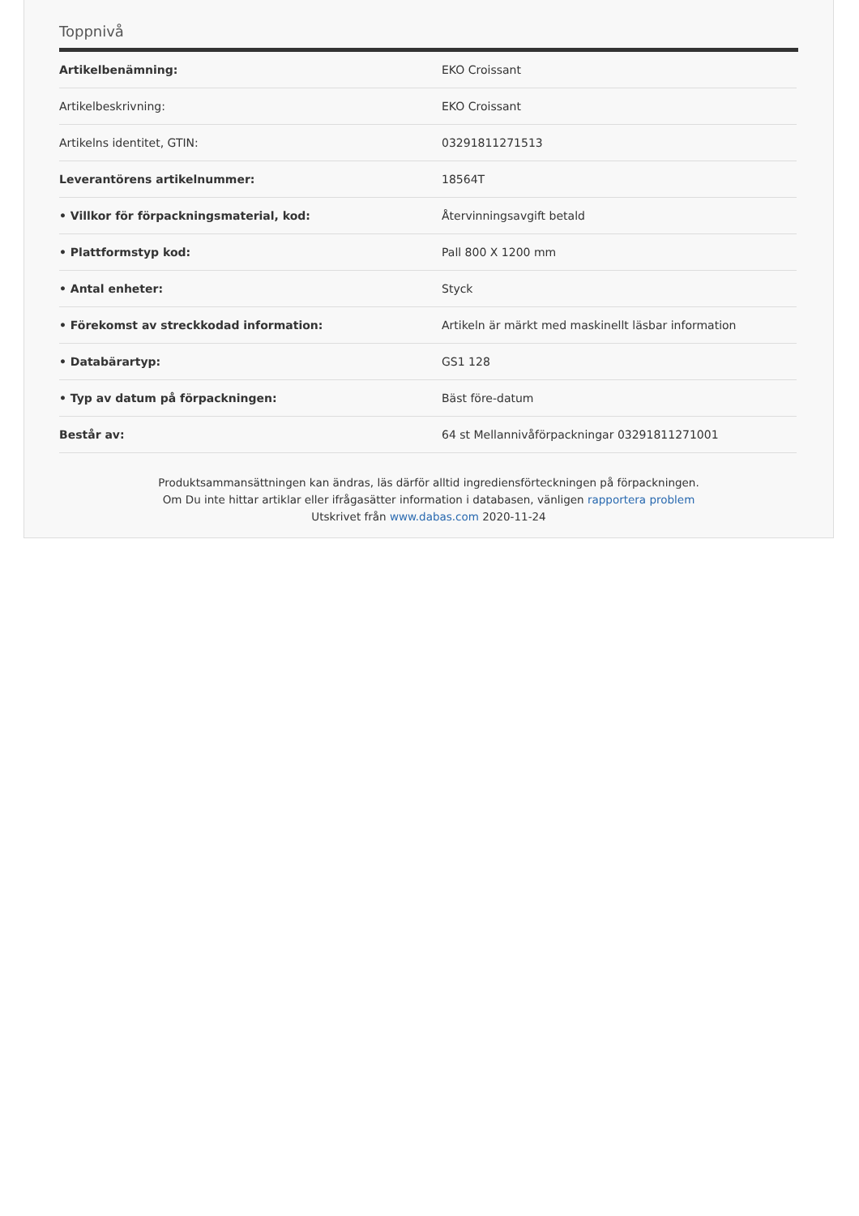Toppnivå
| Artikelbenämning: | EKO Croissant |
| Artikelbeskrivning: | EKO Croissant |
| Artikelns identitet, GTIN: | 03291811271513 |
| Leverantörens artikelnummer: | 18564T |
| • Villkor för förpackningsmaterial, kod: | Återvinningsavgift betald |
| • Plattformstyp kod: | Pall 800 X 1200 mm |
| • Antal enheter: | Styck |
| • Förekomst av streckkodad information: | Artikeln är märkt med maskinellt läsbar information |
| • Databärartyp: | GS1 128 |
| • Typ av datum på förpackningen: | Bäst före-datum |
| Består av: | 64 st Mellannivåförpackningar 03291811271001 |
Produktsammansättningen kan ändras, läs därför alltid ingrediensförteckningen på förpackningen.
Om Du inte hittar artiklar eller ifrågasätter information i databasen, vänligen rapportera problem
Utskrivet från www.dabas.com 2020-11-24